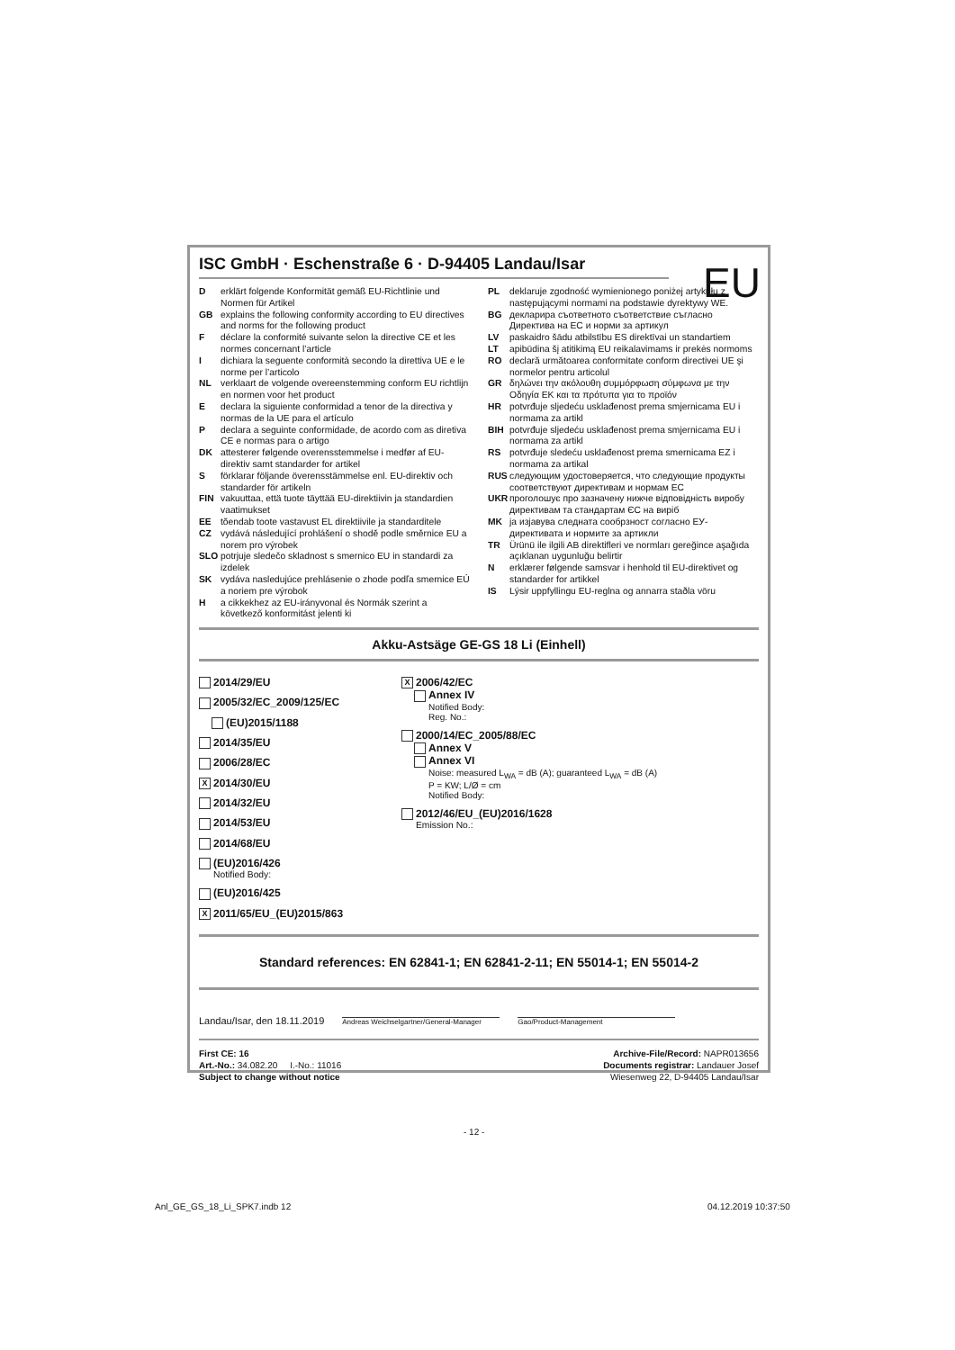ISC GmbH · Eschenstraße 6 · D-94405 Landau/Isar
EU
Derklärt folgende Konformität gemäß EU-Richtlinie und Normen für Artikel
GB explains the following conformity according to EU directives and norms for the following product
Fdéclare la conformité suivante selon la directive CE et les normes concernant l’article
Idichiara la seguente conformità secondo la direttiva UE e le norme per l’articolo
NL verklaart de volgende overeenstemming conform EU richtlijn en normen voor het product
Edeclara la siguiente conformidad a tenor de la directiva y normas de la UE para el artículo
Pdeclara a seguinte conformidade, de acordo com as diretiva CE e normas para o artigo
DK attesterer følgende overensstemmelse i medfør af EU-direktiv samt standarder for artikel
Sförklarar följande överensstämmelse enl. EU-direktiv och standarder för artikeln
FIN vakuuttaa, että tuote täyttää EU-direktiivin ja standardien vaatimukset
EE tõendab toote vastavust EL direktiivile ja standarditele
CZ vydává následující prohlášení o shodě podle směrnice EU a norem pro výrobek
SLO potrjuje sledečo skladnost s smernico EU in standardi za izdelek
SK vydáva nasledujúce prehlásenie o zhode podľa smernice EÚ a noriem pre výrobok
Ha cikkekhez az EU-irányvonal és Normák szerint a következő konformitást jelenti ki
PL deklaruje zgodność wymienionego poniżej artykułu z następującymi normami na podstawie dyrektywy WE.
BG декларира съответното съответствие съгласно Директива на ЕС и норми за артикул
LV paskaidro šādu atbilstību ES direktīvai un standartiem
LT apibūdina šį atitikimą EU reikalavimams ir prekės normoms
RO declară următoarea conformitate conform directivei UE şi normelor pentru articolul
GR δηλώνει την ακόλουθη συμμόρφωση σύμφωνα με την Οδηγία ΕΚ και τα πρότυπα για το προϊόν
HR potvrđuje sljedeću usklađenost prema smjernicama EU i normama za artikl
BIH potvrđuje sljedeću usklađenost prema smjernicama EU i normama za artikl
RS potvrđuje sledeću usklađenost prema smernicama EZ i normama za artikal
RUS следующим удостоверяется, что следующие продукты соответствуют директивам и нормам ЕС
UKR проголошує про зазначену нижче відповідність виробу директивам та стандартам ЄС на виріб
MK ја изјавува следната сообрзност согласно ЕУ-директивата и нормите за артикли
TR Ürünü ile ilgili AB direktifleri ve normları gereğince aşağıda açıklanan uygunluğu belirtir
Nerklærer følgende samsvar i henhold til EU-direktivet og standarder for artikkel
IS Lýsir uppfyllingu EU-reglna og annarra staðla vöru
Akku-Astsäge GE-GS 18 Li (Einhell)
2014/29/EU
2005/32/EC_2009/125/EC
(EU)2015/1188
2014/35/EU
2006/28/EC
X 2014/30/EU
2014/32/EU
2014/53/EU
2014/68/EU
(EU)2016/426
Notified Body:
(EU)2016/425
X 2011/65/EU_(EU)2015/863
X 2006/42/EC
Annex IV
Notified Body:
Reg. No.:
2000/14/EC_2005/88/EC
Annex V
Annex VI
Noise: measured L<sub>WA</sub> = dB (A); guaranteed L<sub>WA</sub> = dB (A)
P = KW; L/Ø = cm
Notified Body:
2012/46/EU_(EU)2016/1628
Emission No.:
Standard references: EN 62841-1; EN 62841-2-11; EN 55014-1; EN 55014-2
Landau/Isar, den 18.11.2019 Andreas Weichselgartner/General-Manager Gao/Product-Management
First CE: 16
Art.-No.: 34.082.20 I.-No.: 11016
Subject to change without notice
Archive-File/Record: NAPR013656
Documents registrar: Landauer Josef
Wiesenweg 22, D-94405 Landau/Isar
- 12 -
Anl_GE_GS_18_Li_SPK7.indb 12 04.12.2019 10:37:50